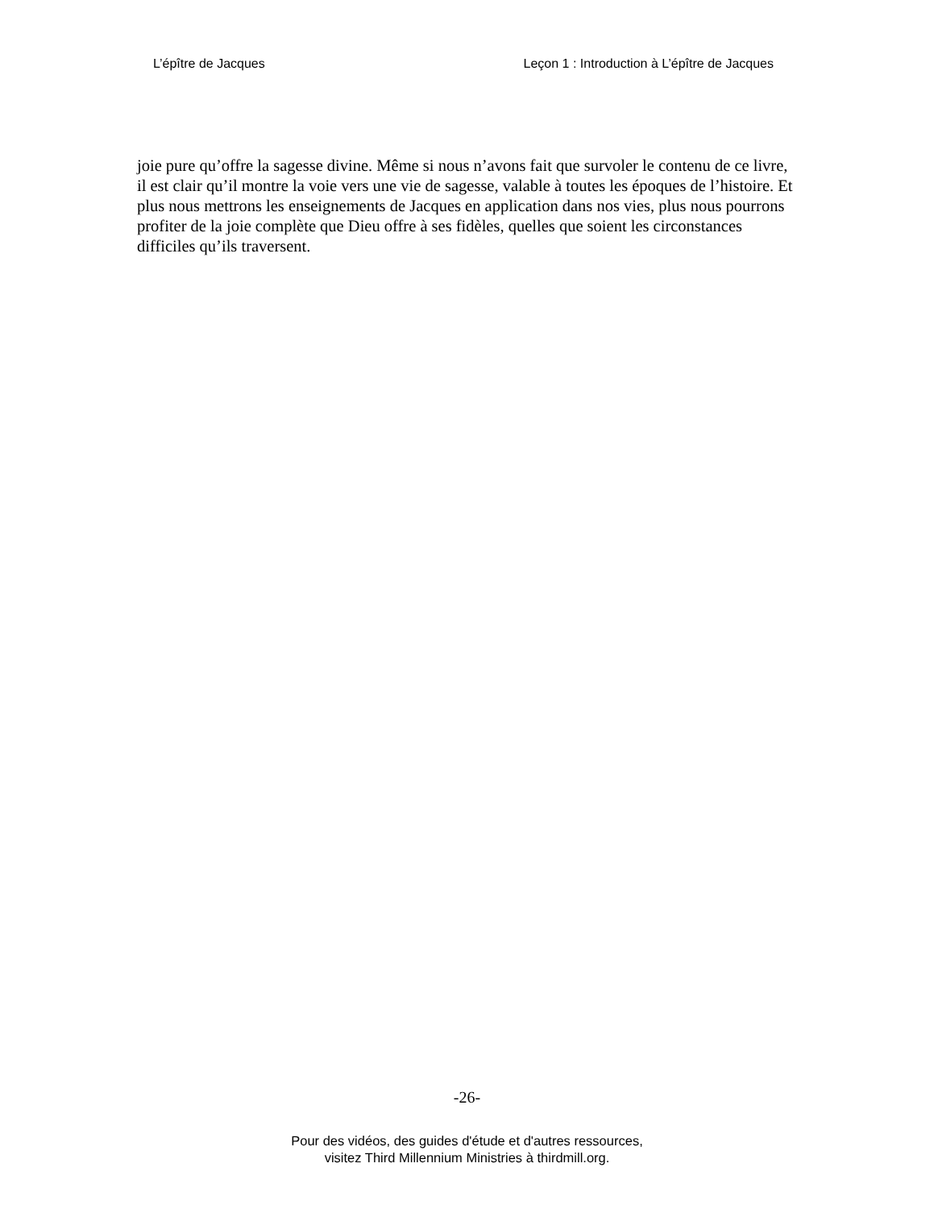L’épître de Jacques Leçon 1 : Introduction à L’épître de Jacques
joie pure qu’offre la sagesse divine. Même si nous n’avons fait que survoler le contenu de ce livre, il est clair qu’il montre la voie vers une vie de sagesse, valable à toutes les époques de l’histoire. Et plus nous mettrons les enseignements de Jacques en application dans nos vies, plus nous pourrons profiter de la joie complète que Dieu offre à ses fidèles, quelles que soient les circonstances difficiles qu’ils traversent.
-26-
Pour des vidéos, des guides d'étude et d'autres ressources,
visitez Third Millennium Ministries à thirdmill.org.